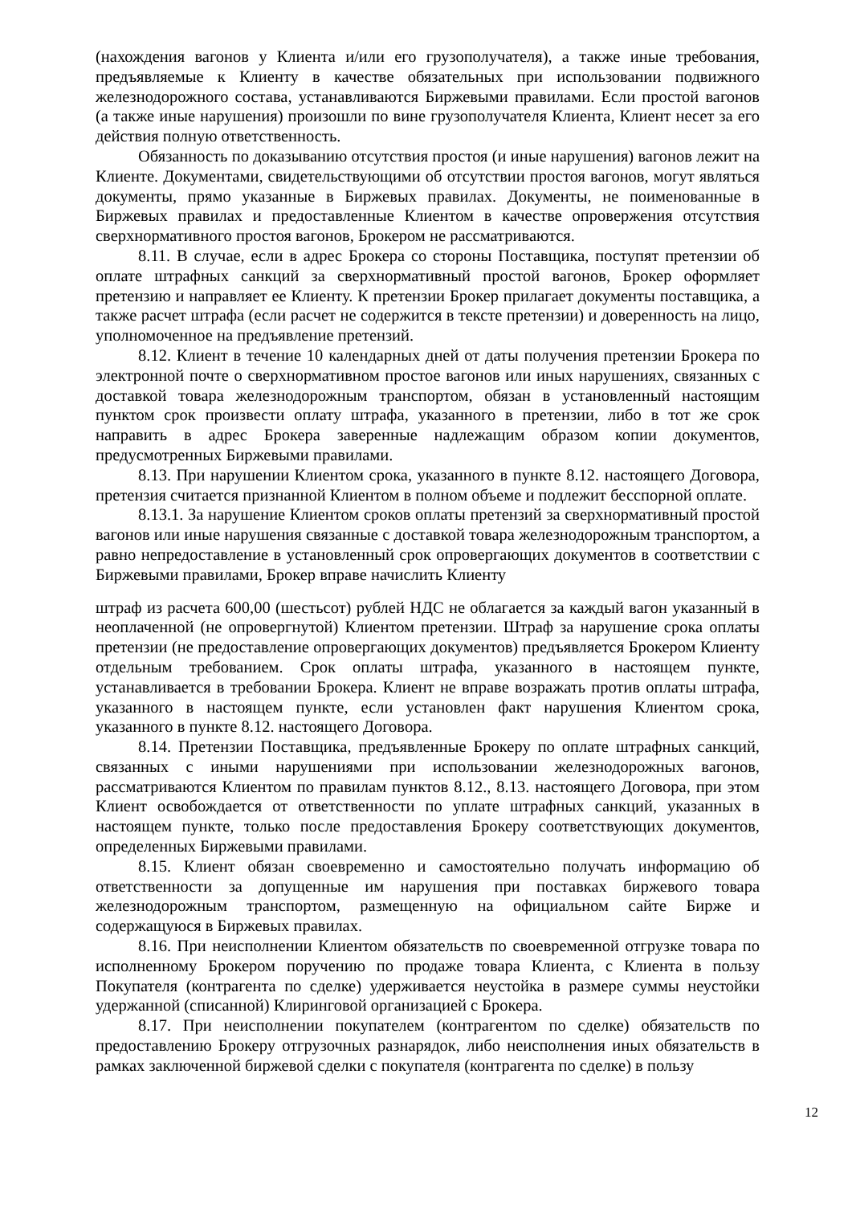(нахождения вагонов у Клиента и/или его грузополучателя), а также иные требования, предъявляемые к Клиенту в качестве обязательных при использовании подвижного железнодорожного состава, устанавливаются Биржевыми правилами. Если простой вагонов (а также иные нарушения) произошли по вине грузополучателя Клиента, Клиент несет за его действия полную ответственность.
Обязанность по доказыванию отсутствия простоя (и иные нарушения) вагонов лежит на Клиенте. Документами, свидетельствующими об отсутствии простоя вагонов, могут являться документы, прямо указанные в Биржевых правилах. Документы, не поименованные в Биржевых правилах и предоставленные Клиентом в качестве опровержения отсутствия сверхнормативного простоя вагонов, Брокером не рассматриваются.
8.11. В случае, если в адрес Брокера со стороны Поставщика, поступят претензии об оплате штрафных санкций за сверхнормативный простой вагонов, Брокер оформляет претензию и направляет ее Клиенту. К претензии Брокер прилагает документы поставщика, а также расчет штрафа (если расчет не содержится в тексте претензии) и доверенность на лицо, уполномоченное на предъявление претензий.
8.12. Клиент в течение 10 календарных дней от даты получения претензии Брокера по электронной почте о сверхнормативном простое вагонов или иных нарушениях, связанных с доставкой товара железнодорожным транспортом, обязан в установленный настоящим пунктом срок произвести оплату штрафа, указанного в претензии, либо в тот же срок направить в адрес Брокера заверенные надлежащим образом копии документов, предусмотренных Биржевыми правилами.
8.13. При нарушении Клиентом срока, указанного в пункте 8.12. настоящего Договора, претензия считается признанной Клиентом в полном объеме и подлежит бесспорной оплате.
8.13.1. За нарушение Клиентом сроков оплаты претензий за сверхнормативный простой вагонов или иные нарушения связанные с доставкой товара железнодорожным транспортом, а равно непредоставление в установленный срок опровергающих документов в соответствии с Биржевыми правилами, Брокер вправе начислить Клиенту
штраф из расчета 600,00 (шестьсот) рублей НДС не облагается за каждый вагон указанный в неоплаченной (не опровергнутой) Клиентом претензии. Штраф за нарушение срока оплаты претензии (не предоставление опровергающих документов) предъявляется Брокером Клиенту отдельным требованием. Срок оплаты штрафа, указанного в настоящем пункте, устанавливается в требовании Брокера. Клиент не вправе возражать против оплаты штрафа, указанного в настоящем пункте, если установлен факт нарушения Клиентом срока, указанного в пункте 8.12. настоящего Договора.
8.14. Претензии Поставщика, предъявленные Брокеру по оплате штрафных санкций, связанных с иными нарушениями при использовании железнодорожных вагонов, рассматриваются Клиентом по правилам пунктов 8.12., 8.13. настоящего Договора, при этом Клиент освобождается от ответственности по уплате штрафных санкций, указанных в настоящем пункте, только после предоставления Брокеру соответствующих документов, определенных Биржевыми правилами.
8.15. Клиент обязан своевременно и самостоятельно получать информацию об ответственности за допущенные им нарушения при поставках биржевого товара железнодорожным транспортом, размещенную на официальном сайте Бирже и содержащуюся в Биржевых правилах.
8.16. При неисполнении Клиентом обязательств по своевременной отгрузке товара по исполненному Брокером поручению по продаже товара Клиента, с Клиента в пользу Покупателя (контрагента по сделке) удерживается неустойка в размере суммы неустойки удержанной (списанной) Клиринговой организацией с Брокера.
8.17. При неисполнении покупателем (контрагентом по сделке) обязательств по предоставлению Брокеру отгрузочных разнарядок, либо неисполнения иных обязательств в рамках заключенной биржевой сделки с покупателя (контрагента по сделке) в пользу
12